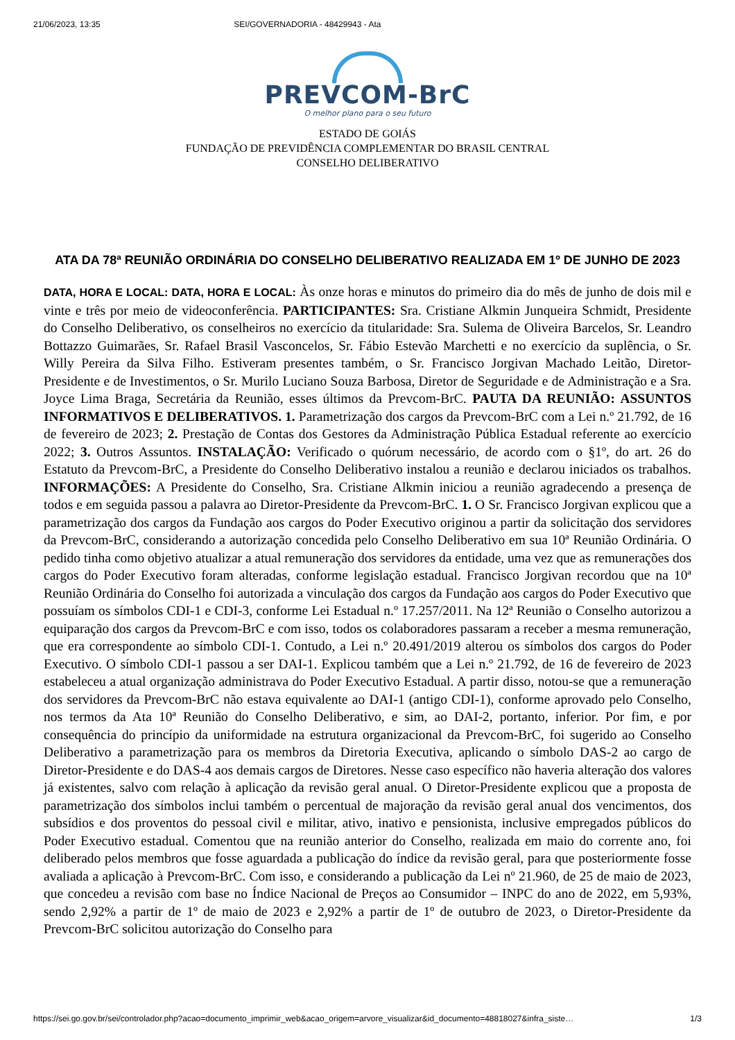21/06/2023, 13:35 SEI/GOVERNADORIA - 48429943 - Ata
PREVCOM-BrC
O melhor plano para o seu futuro
ESTADO DE GOIÁS
FUNDAÇÃO DE PREVIDÊNCIA COMPLEMENTAR DO BRASIL CENTRAL
CONSELHO DELIBERATIVO
ATA DA 78ª REUNIÃO ORDINÁRIA DO CONSELHO DELIBERATIVO REALIZADA EM 1º DE JUNHO DE 2023
DATA, HORA E LOCAL: DATA, HORA E LOCAL: Às onze horas e minutos do primeiro dia do mês de junho de dois mil e vinte e três por meio de videoconferência. PARTICIPANTES: Sra. Cristiane Alkmin Junqueira Schmidt, Presidente do Conselho Deliberativo, os conselheiros no exercício da titularidade: Sra. Sulema de Oliveira Barcelos, Sr. Leandro Bottazzo Guimarães, Sr. Rafael Brasil Vasconcelos, Sr. Fábio Estevão Marchetti e no exercício da suplência, o Sr. Willy Pereira da Silva Filho. Estiveram presentes também, o Sr. Francisco Jorgivan Machado Leitão, Diretor-Presidente e de Investimentos, o Sr. Murilo Luciano Souza Barbosa, Diretor de Seguridade e de Administração e a Sra. Joyce Lima Braga, Secretária da Reunião, esses últimos da Prevcom-BrC. PAUTA DA REUNIÃO: ASSUNTOS INFORMATIVOS E DELIBERATIVOS. 1. Parametrização dos cargos da Prevcom-BrC com a Lei n.º 21.792, de 16 de fevereiro de 2023; 2. Prestação de Contas dos Gestores da Administração Pública Estadual referente ao exercício 2022; 3. Outros Assuntos. INSTALAÇÃO: Verificado o quórum necessário, de acordo com o §1º, do art. 26 do Estatuto da Prevcom-BrC, a Presidente do Conselho Deliberativo instalou a reunião e declarou iniciados os trabalhos. INFORMAÇÕES: A Presidente do Conselho, Sra. Cristiane Alkmin iniciou a reunião agradecendo a presença de todos e em seguida passou a palavra ao Diretor-Presidente da Prevcom-BrC. 1. O Sr. Francisco Jorgivan explicou que a parametrização dos cargos da Fundação aos cargos do Poder Executivo originou a partir da solicitação dos servidores da Prevcom-BrC, considerando a autorização concedida pelo Conselho Deliberativo em sua 10ª Reunião Ordinária. O pedido tinha como objetivo atualizar a atual remuneração dos servidores da entidade, uma vez que as remunerações dos cargos do Poder Executivo foram alteradas, conforme legislação estadual. Francisco Jorgivan recordou que na 10ª Reunião Ordinária do Conselho foi autorizada a vinculação dos cargos da Fundação aos cargos do Poder Executivo que possuíam os símbolos CDI-1 e CDI-3, conforme Lei Estadual n.º 17.257/2011. Na 12ª Reunião o Conselho autorizou a equiparação dos cargos da Prevcom-BrC e com isso, todos os colaboradores passaram a receber a mesma remuneração, que era correspondente ao símbolo CDI-1. Contudo, a Lei n.º 20.491/2019 alterou os símbolos dos cargos do Poder Executivo. O símbolo CDI-1 passou a ser DAI-1. Explicou também que a Lei n.º 21.792, de 16 de fevereiro de 2023 estabeleceu a atual organização administrava do Poder Executivo Estadual. A partir disso, notou-se que a remuneração dos servidores da Prevcom-BrC não estava equivalente ao DAI-1 (antigo CDI-1), conforme aprovado pelo Conselho, nos termos da Ata 10ª Reunião do Conselho Deliberativo, e sim, ao DAI-2, portanto, inferior. Por fim, e por consequência do princípio da uniformidade na estrutura organizacional da Prevcom-BrC, foi sugerido ao Conselho Deliberativo a parametrização para os membros da Diretoria Executiva, aplicando o símbolo DAS-2 ao cargo de Diretor-Presidente e do DAS-4 aos demais cargos de Diretores. Nesse caso específico não haveria alteração dos valores já existentes, salvo com relação à aplicação da revisão geral anual. O Diretor-Presidente explicou que a proposta de parametrização dos símbolos inclui também o percentual de majoração da revisão geral anual dos vencimentos, dos subsídios e dos proventos do pessoal civil e militar, ativo, inativo e pensionista, inclusive empregados públicos do Poder Executivo estadual. Comentou que na reunião anterior do Conselho, realizada em maio do corrente ano, foi deliberado pelos membros que fosse aguardada a publicação do índice da revisão geral, para que posteriormente fosse avaliada a aplicação à Prevcom-BrC. Com isso, e considerando a publicação da Lei nº 21.960, de 25 de maio de 2023, que concedeu a revisão com base no Índice Nacional de Preços ao Consumidor – INPC do ano de 2022, em 5,93%, sendo 2,92% a partir de 1º de maio de 2023 e 2,92% a partir de 1º de outubro de 2023, o Diretor-Presidente da Prevcom-BrC solicitou autorização do Conselho para
https://sei.go.gov.br/sei/controlador.php?acao=documento_imprimir_web&acao_origem=arvore_visualizar&id_documento=48818027&infra_siste… 1/3